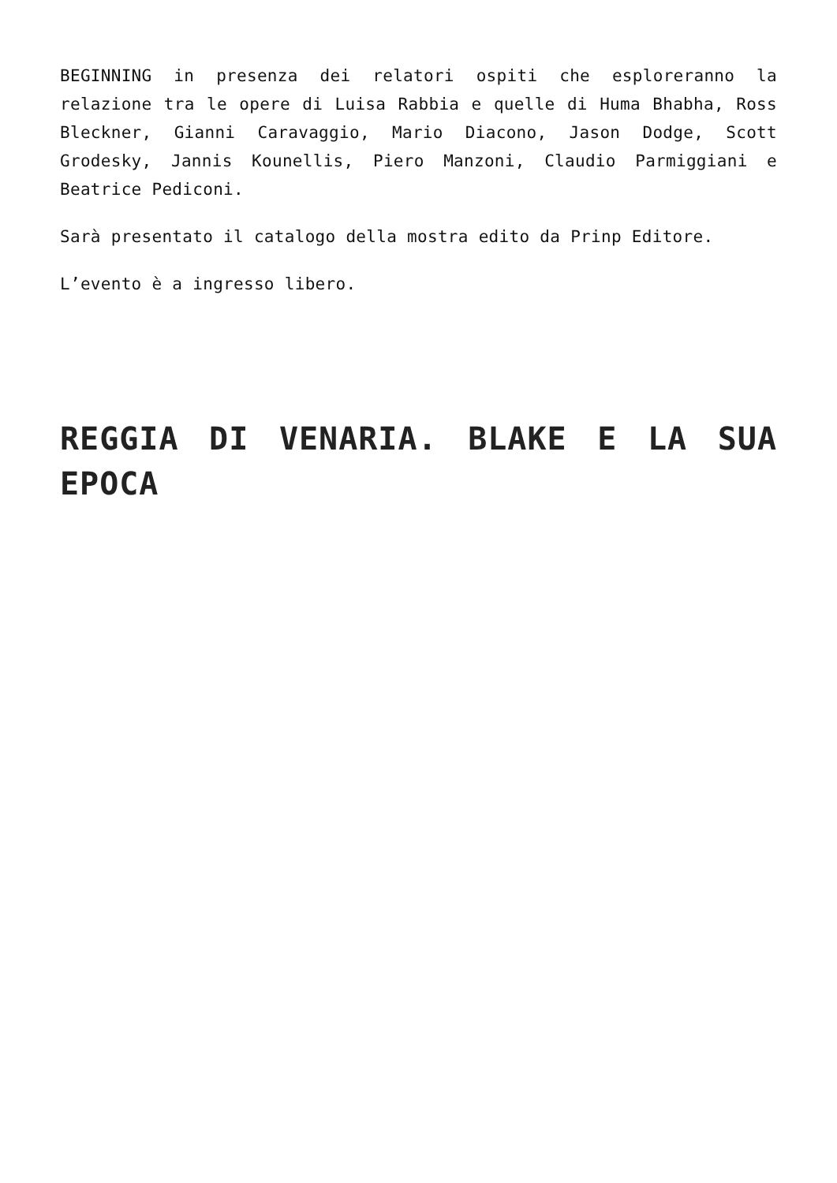BEGINNING in presenza dei relatori ospiti che esploreranno la relazione tra le opere di Luisa Rabbia e quelle di Huma Bhabha, Ross Bleckner, Gianni Caravaggio, Mario Diacono, Jason Dodge, Scott Grodesky, Jannis Kounellis, Piero Manzoni, Claudio Parmiggiani e Beatrice Pediconi.
Sarà presentato il catalogo della mostra edito da Prinp Editore.
L’evento è a ingresso libero.
REGGIA DI VENARIA. BLAKE E LA SUA EPOCA